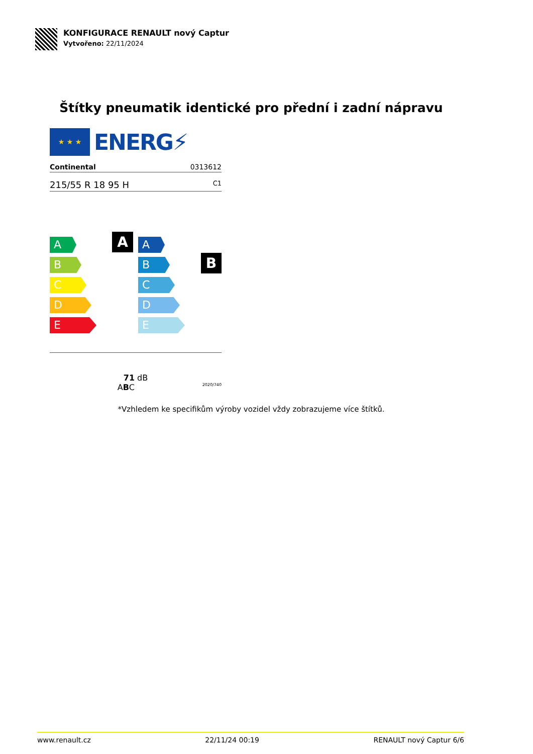KONFIGURACE RENAULT nový Captur
Vytvořeno: 22/11/2024
Štítky pneumatik identické pro přední i zadní nápravu
★ ★ ★
ENERG⚡
Continental 0313612
215/55 R 18 95 H C1
A
A
B
C
D
E
B
A
B
C
D
E
71 dB
ABC 2020/740
*Vzhledem ke specifikům výroby vozidel vždy zobrazujeme více štítků.
www.renault.cz 22/11/24 00:19 RENAULT nový Captur 6/6